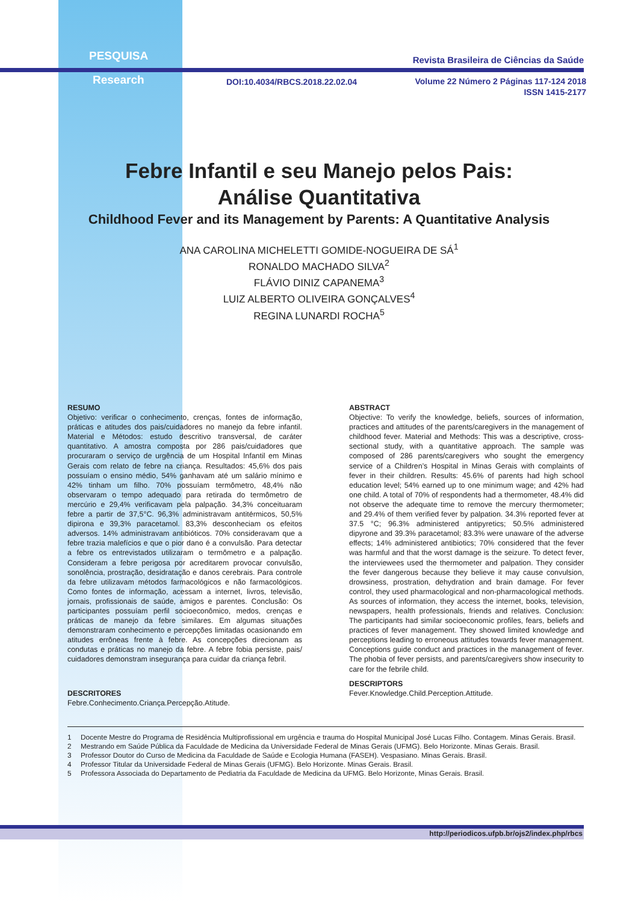PESQUISA
Research
Revista Brasileira de Ciências da Saúde
DOI:10.4034/RBCS.2018.22.02.04
Volume 22 Número 2 Páginas 117-124 2018
ISSN 1415-2177
Febre Infantil e seu Manejo pelos Pais:
Análise Quantitativa
Childhood Fever and its Management by Parents: A Quantitative Analysis
ANA CAROLINA MICHELETTI GOMIDE-NOGUEIRA DE SÁ<sup>1</sup>
RONALDO MACHADO SILVA<sup>2</sup>
FLÁVIO DINIZ CAPANEMA<sup>3</sup>
LUIZ ALBERTO OLIVEIRA GONÇALVES<sup>4</sup>
REGINA LUNARDI ROCHA<sup>5</sup>
RESUMO
Objetivo: verificar o conhecimento, crenças, fontes de informação, práticas e atitudes dos pais/cuidadores no manejo da febre infantil. Material e Métodos: estudo descritivo transversal, de caráter quantitativo. A amostra composta por 286 pais/cuidadores que procuraram o serviço de urgência de um Hospital Infantil em Minas Gerais com relato de febre na criança. Resultados: 45,6% dos pais possuíam o ensino médio, 54% ganhavam até um salário mínimo e 42% tinham um filho. 70% possuíam termômetro, 48,4% não observaram o tempo adequado para retirada do termômetro de mercúrio e 29,4% verificavam pela palpação. 34,3% conceituaram febre a partir de 37,5°C. 96,3% administravam antitérmicos, 50,5% dipirona e 39,3% paracetamol. 83,3% desconheciam os efeitos adversos. 14% administravam antibióticos. 70% consideravam que a febre trazia malefícios e que o pior dano é a convulsão. Para detectar a febre os entrevistados utilizaram o termômetro e a palpação. Consideram a febre perigosa por acreditarem provocar convulsão, sonolência, prostração, desidratação e danos cerebrais. Para controle da febre utilizavam métodos farmacológicos e não farmacológicos. Como fontes de informação, acessam a internet, livros, televisão, jornais, profissionais de saúde, amigos e parentes. Conclusão: Os participantes possuíam perfil socioeconômico, medos, crenças e práticas de manejo da febre similares. Em algumas situações demonstraram conhecimento e percepções limitadas ocasionando em atitudes errôneas frente à febre. As concepções direcionam as condutas e práticas no manejo da febre. A febre fobia persiste, pais/ cuidadores demonstram insegurança para cuidar da criança febril.
DESCRITORES
Febre.Conhecimento.Criança.Percepção.Atitude.
ABSTRACT
Objective: To verify the knowledge, beliefs, sources of information, practices and attitudes of the parents/caregivers in the management of childhood fever. Material and Methods: This was a descriptive, cross-sectional study, with a quantitative approach. The sample was composed of 286 parents/caregivers who sought the emergency service of a Children’s Hospital in Minas Gerais with complaints of fever in their children. Results: 45.6% of parents had high school education level; 54% earned up to one minimum wage; and 42% had one child. A total of 70% of respondents had a thermometer, 48.4% did not observe the adequate time to remove the mercury thermometer; and 29.4% of them verified fever by palpation. 34.3% reported fever at 37.5 °C; 96.3% administered antipyretics; 50.5% administered dipyrone and 39.3% paracetamol; 83.3% were unaware of the adverse effects; 14% administered antibiotics; 70% considered that the fever was harmful and that the worst damage is the seizure. To detect fever, the interviewees used the thermometer and palpation. They consider the fever dangerous because they believe it may cause convulsion, drowsiness, prostration, dehydration and brain damage. For fever control, they used pharmacological and non-pharmacological methods. As sources of information, they access the internet, books, television, newspapers, health professionals, friends and relatives. Conclusion: The participants had similar socioeconomic profiles, fears, beliefs and practices of fever management. They showed limited knowledge and perceptions leading to erroneous attitudes towards fever management. Conceptions guide conduct and practices in the management of fever. The phobia of fever persists, and parents/caregivers show insecurity to care for the febrile child.
DESCRIPTORS
Fever.Knowledge.Child.Perception.Attitude.
1 Docente Mestre do Programa de Residência Multiprofissional em urgência e trauma do Hospital Municipal José Lucas Filho. Contagem. Minas Gerais. Brasil.
2 Mestrando em Saúde Pública da Faculdade de Medicina da Universidade Federal de Minas Gerais (UFMG). Belo Horizonte. Minas Gerais. Brasil.
3 Professor Doutor do Curso de Medicina da Faculdade de Saúde e Ecologia Humana (FASEH). Vespasiano. Minas Gerais. Brasil.
4 Professor Titular da Universidade Federal de Minas Gerais (UFMG). Belo Horizonte. Minas Gerais. Brasil.
5 Professora Associada do Departamento de Pediatria da Faculdade de Medicina da UFMG. Belo Horizonte, Minas Gerais. Brasil.
http://periodicos.ufpb.br/ojs2/index.php/rbcs